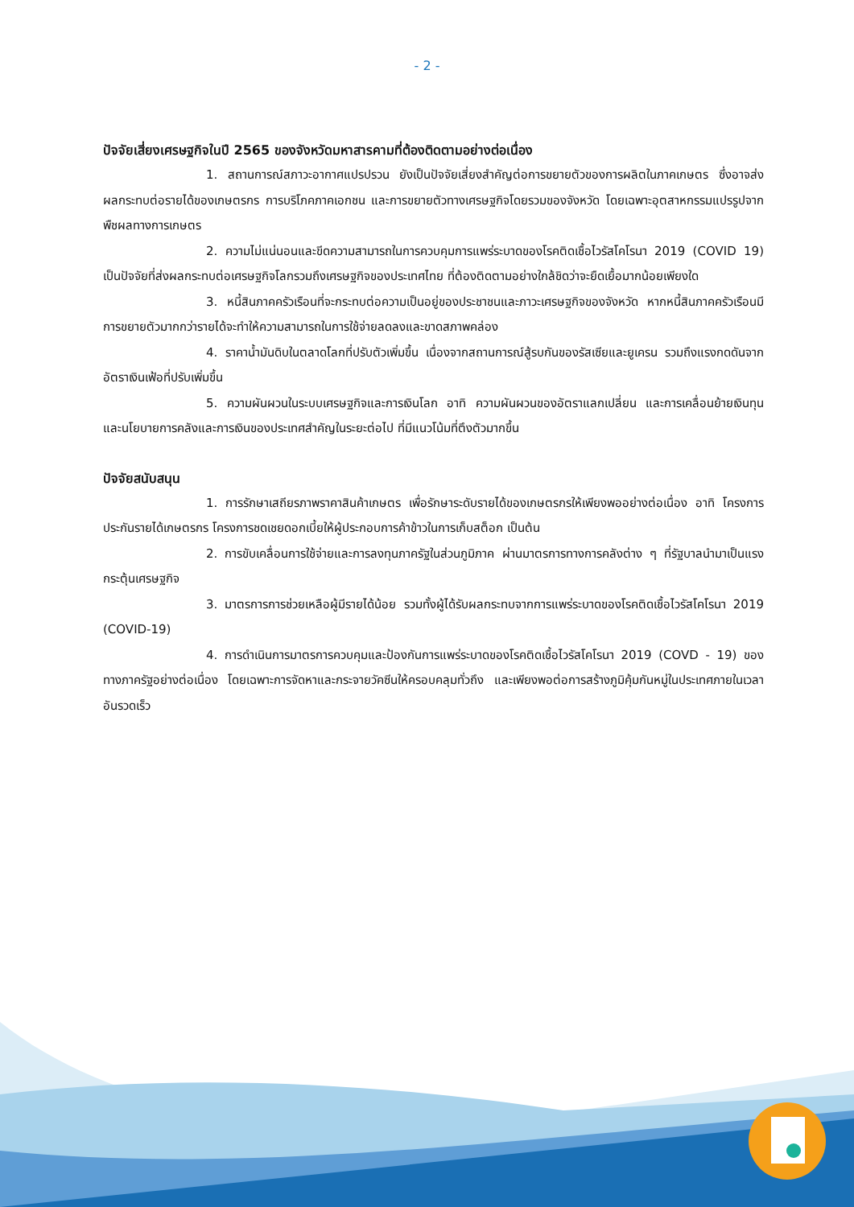- 2 -
ปัจจัยเสี่ยงเศรษฐกิจในปี 2565 ของจังหวัดมหาสารคามที่ต้องติดตามอย่างต่อเนื่อง
1. สถานการณ์สภาวะอากาศแปรปรวน ยังเป็นปัจจัยเสี่ยงสำคัญต่อการขยายตัวของการผลิตในภาคเกษตร ซึ่งอาจส่งผลกระทบต่อรายได้ของเกษตรกร การบริโภคภาคเอกชน และการขยายตัวทางเศรษฐกิจโดยรวมของจังหวัด โดยเฉพาะอุตสาหกรรมแปรรูปจากพืชผลทางการเกษตร
2. ความไม่แน่นอนและขีดความสามารถในการควบคุมการแพร่ระบาดของโรคติดเชื้อไวรัสโคโรนา 2019 (COVID 19) เป็นปัจจัยที่ส่งผลกระทบต่อเศรษฐกิจโลกรวมถึงเศรษฐกิจของประเทศไทย ที่ต้องติดตามอย่างใกล้ชิดว่าจะยืดเยื้อมากน้อยเพียงใด
3. หนี้สินภาคครัวเรือนที่จะกระทบต่อความเป็นอยู่ของประชาชนและภาวะเศรษฐกิจของจังหวัด หากหนี้สินภาคครัวเรือนมีการขยายตัวมากกว่ารายได้จะทำให้ความสามารถในการใช้จ่ายลดลงและขาดสภาพคล่อง
4. ราคาน้ำมันดิบในตลาดโลกที่ปรับตัวเพิ่มขึ้น เนื่องจากสถานการณ์สู้รบกันของรัสเซียและยูเครน รวมถึงแรงกดดันจากอัตราเงินเฟ้อที่ปรับเพิ่มขึ้น
5. ความผันผวนในระบบเศรษฐกิจและการเงินโลก อาทิ ความผันผวนของอัตราแลกเปลี่ยน และการเคลื่อนย้ายเงินทุน และนโยบายการคลังและการเงินของประเทศสำคัญในระยะต่อไป ที่มีแนวโน้มที่ตึงตัวมากขึ้น
ปัจจัยสนับสนุน
1. การรักษาเสถียรภาพราคาสินค้าเกษตร เพื่อรักษาระดับรายได้ของเกษตรกรให้เพียงพออย่างต่อเนื่อง อาทิ โครงการประกันรายได้เกษตรกร โครงการชดเชยดอกเบี้ยให้ผู้ประกอบการค้าข้าวในการเก็บสต็อก เป็นต้น
2. การขับเคลื่อนการใช้จ่ายและการลงทุนภาครัฐในส่วนภูมิภาค ผ่านมาตรการทางการคลังต่าง ๆ ที่รัฐบาลนำมาเป็นแรงกระตุ้นเศรษฐกิจ
3. มาตรการการช่วยเหลือผู้มีรายได้น้อย รวมทั้งผู้ได้รับผลกระทบจากการแพร่ระบาดของโรคติดเชื้อไวรัสโคโรนา 2019 (COVID-19)
4. การดำเนินการมาตรการควบคุมและป้องกันการแพร่ระบาดของโรคติดเชื้อไวรัสโคโรนา 2019 (COVD - 19) ของทางภาครัฐอย่างต่อเนื่อง โดยเฉพาะการจัดหาและกระจายวัคซีนให้ครอบคลุมทั่วถึง และเพียงพอต่อการสร้างภูมิคุ้มกันหมู่ในประเทศภายในเวลาอันรวดเร็ว